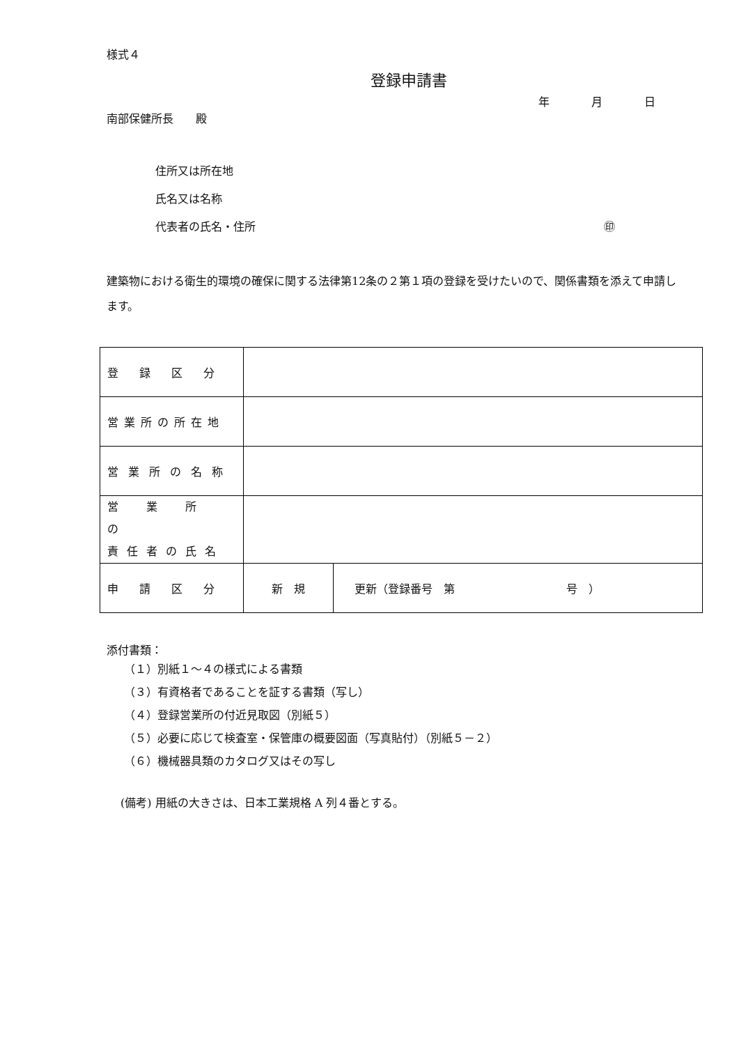様式４
登録申請書
年 月 日
南部保健所長　　殿
住所又は所在地
氏名又は名称
代表者の氏名・住所 ㊞
建築物における衛生的環境の確保に関する法律第12条の２第１項の登録を受けたいので、関係書類を添えて申請します。
| 登録区分 | | |
| 営業所の所在地 | | |
| 営業所の名称 | | |
| 営 業 所 の 責任者の氏名 | | |
| 申請区分 | 新 規 | 更新（登録番号 第 号 ） |
添付書類：
（１）別紙１～４の様式による書類
（３）有資格者であることを証する書類（写し）
（４）登録営業所の付近見取図（別紙５）
（５）必要に応じて検査室・保管庫の概要図面（写真貼付）（別紙５－２）
（６）機械器具類のカタログ又はその写し
(備考) 用紙の大きさは、日本工業規格 A 列４番とする。